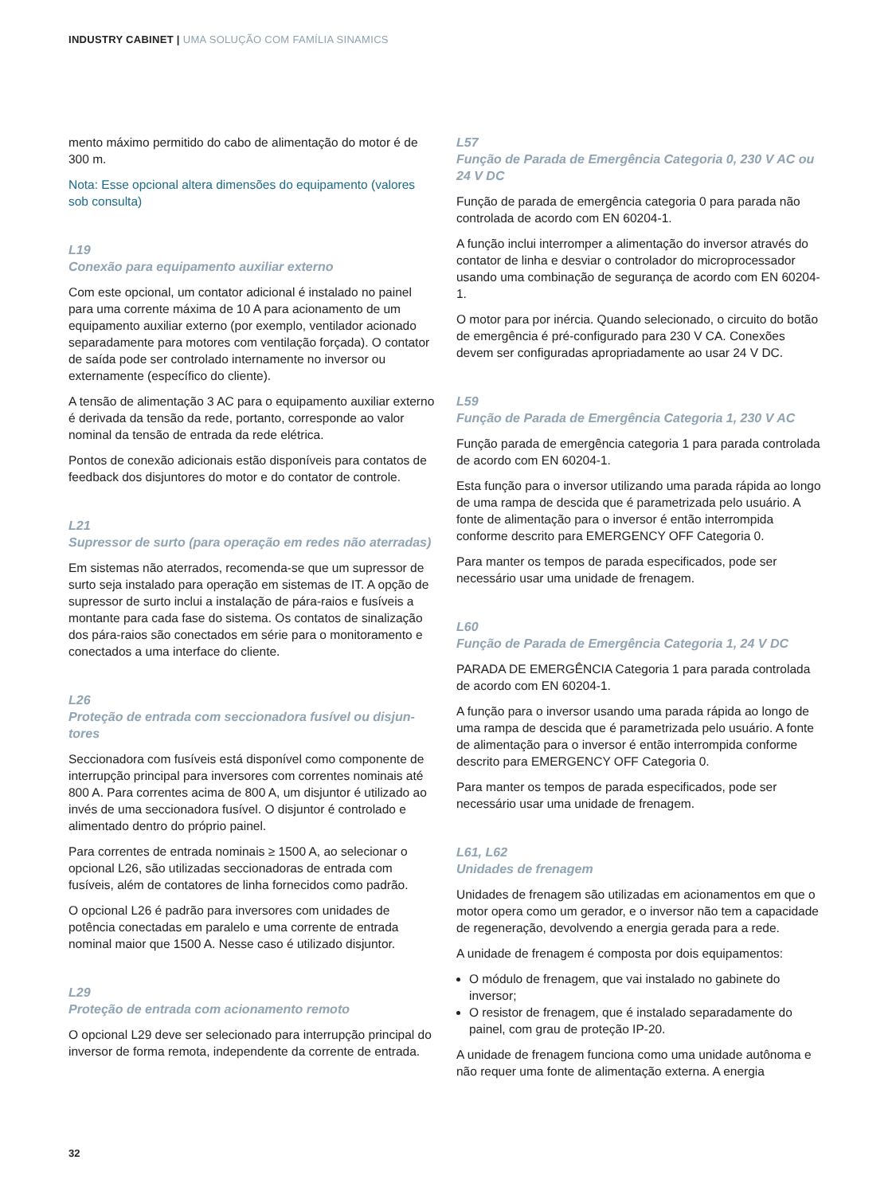INDUSTRY CABINET | UMA SOLUÇÃO COM FAMÍLIA SINAMICS
mento máximo permitido do cabo de alimentação do motor é de 300 m.
Nota: Esse opcional altera dimensões do equipamento (valores sob consulta)
L19
Conexão para equipamento auxiliar externo
Com este opcional, um contator adicional é instalado no painel para uma corrente máxima de 10 A para acionamento de um equipamento auxiliar externo (por exemplo, ventilador acionado separadamente para motores com ventilação forçada). O contator de saída pode ser controlado interna­mente no inversor ou externamente (específico do cliente).
A tensão de alimentação 3 AC para o equipamento auxiliar externo é derivada da tensão da rede, portanto, correspon­de ao valor nominal da tensão de entrada da rede elétrica.
Pontos de conexão adicionais estão disponíveis para contatos de feedback dos disjuntores do motor e do contator de controle.
L21
Supressor de surto (para operação em redes não aterradas)
Em sistemas não aterrados, recomenda-se que um supressor de surto seja instalado para operação em sistemas de IT. A opção de supressor de surto inclui a instalação de pára-raios e fusíveis a montante para cada fase do sistema. Os contatos de sinalização dos pára-raios são conectados em série para o monitoramento e conectados a uma interface do cliente.
L26
Proteção de entrada com seccionadora fusível ou disjun­tores
Seccionadora com fusíveis está disponível como componente de interrupção principal para inversores com correntes nomi­nais até 800 A. Para correntes acima de 800 A, um disjuntor é utilizado ao invés de uma seccionadora fusível. O disjuntor é controlado e alimentado dentro do próprio painel.
Para correntes de entrada nominais ≥ 1500 A, ao selecionar o opcional L26, são utilizadas seccionadoras de entrada com fusíveis, além de contatores de linha fornecidos como padrão.
O opcional L26 é padrão para inversores com unidades de potência conectadas em paralelo e uma corrente de entrada nominal maior que 1500 A. Nesse caso é utilizado disjuntor.
L29
Proteção de entrada com acionamento remoto
O opcional L29 deve ser selecionado para interrupção princi­pal do inversor de forma remota, independente da corrente de entrada.
L57
Função de Parada de Emergência Categoria 0, 230 V AC ou 24 V DC
Função de parada de emergência categoria 0 para parada não controlada de acordo com EN 60204-1.
A função inclui interromper a alimentação do inversor através do contator de linha e desviar o controlador do microprocessador usando uma combinação de segurança de acordo com EN 60204-1.
O motor para por inércia. Quando selecionado, o circuito do botão de emergência é pré-configurado para 230 V CA. Cone­xões devem ser configuradas apropriadamente ao usar 24 V DC.
L59
Função de Parada de Emergência Categoria 1, 230 V AC
Função parada de emergência categoria 1 para parada controlada de acordo com EN 60204-1.
Esta função para o inversor utilizando uma parada rápida ao longo de uma rampa de descida que é parametrizada pelo usuário. A fonte de alimentação para o inversor é então inter­rompida conforme descrito para EMERGENCY OFF Categoria 0.
Para manter os tempos de parada especificados, pode ser necessário usar uma unidade de frenagem.
L60
Função de Parada de Emergência Categoria 1, 24 V DC
PARADA DE EMERGÊNCIA Categoria 1 para parada controlada de acordo com EN 60204-1.
A função para o inversor usando uma parada rápida ao longo de uma rampa de descida que é parametrizada pelo usuário. A fonte de alimentação para o inversor é então interrompida conforme descrito para EMERGENCY OFF Categoria 0.
Para manter os tempos de parada especificados, pode ser necessário usar uma unidade de frenagem.
L61, L62
Unidades de frenagem
Unidades de frenagem são utilizadas em acionamentos em que o motor opera como um gerador, e o inversor não tem a capacidade de regeneração, devolvendo a energia gerada para a rede.
A unidade de frenagem é composta por dois equipamentos:
O módulo de frenagem, que vai instalado no gabinete do inversor;
O resistor de frenagem, que é instalado separadamente do painel, com grau de proteção IP-20.
A unidade de frenagem funciona como uma unidade autônoma e não requer uma fonte de alimentação externa. A energia
32